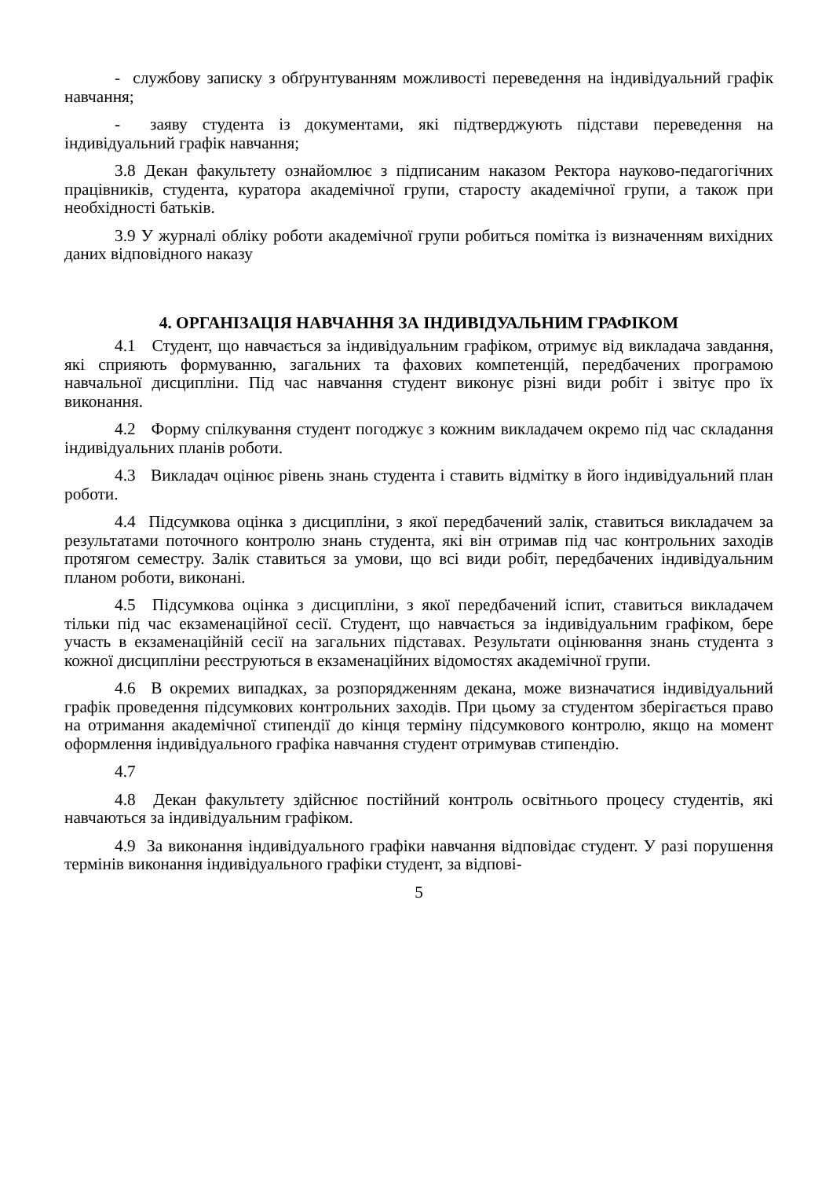- службову записку з обґрунтуванням можливості переведення на індивідуальний графік навчання;
- заяву студента із документами, які підтверджують підстави переведення на індивідуальний графік навчання;
3.8 Декан факультету ознайомлює з підписаним наказом Ректора науково-педагогічних працівників, студента, куратора академічної групи, старосту академічної групи, а також при необхідності батьків.
3.9 У журналі обліку роботи академічної групи робиться помітка із визначенням вихідних даних відповідного наказу
4. ОРГАНІЗАЦІЯ НАВЧАННЯ ЗА ІНДИВІДУАЛЬНИМ ГРАФІКОМ
4.1 Студент, що навчається за індивідуальним графіком, отримує від викладача завдання, які сприяють формуванню, загальних та фахових компетенцій, передбачених програмою навчальної дисципліни. Під час навчання студент виконує різні види робіт і звітує про їх виконання.
4.2 Форму спілкування студент погоджує з кожним викладачем окремо під час складання індивідуальних планів роботи.
4.3 Викладач оцінює рівень знань студента і ставить відмітку в його індивідуальний план роботи.
4.4 Підсумкова оцінка з дисципліни, з якої передбачений залік, ставиться викладачем за результатами поточного контролю знань студента, які він отримав під час контрольних заходів протягом семестру. Залік ставиться за умови, що всі види робіт, передбачених індивідуальним планом роботи, виконані.
4.5 Підсумкова оцінка з дисципліни, з якої передбачений іспит, ставиться викладачем тільки під час екзаменаційної сесії. Студент, що навчається за індивідуальним графіком, бере участь в екзаменаційній сесії на загальних підставах. Результати оцінювання знань студента з кожної дисципліни реєструються в екзаменаційних відомостях академічної групи.
4.6 В окремих випадках, за розпорядженням декана, може визначатися індивідуальний графік проведення підсумкових контрольних заходів. При цьому за студентом зберігається право на отримання академічної стипендії до кінця терміну підсумкового контролю, якщо на момент оформлення індивідуального графіка навчання студент отримував стипендію.
4.7
4.8 Декан факультету здійснює постійний контроль освітнього процесу студентів, які навчаються за індивідуальним графіком.
4.9 За виконання індивідуального графіки навчання відповідає студент. У разі порушення термінів виконання індивідуального графіки студент, за відпові-
5